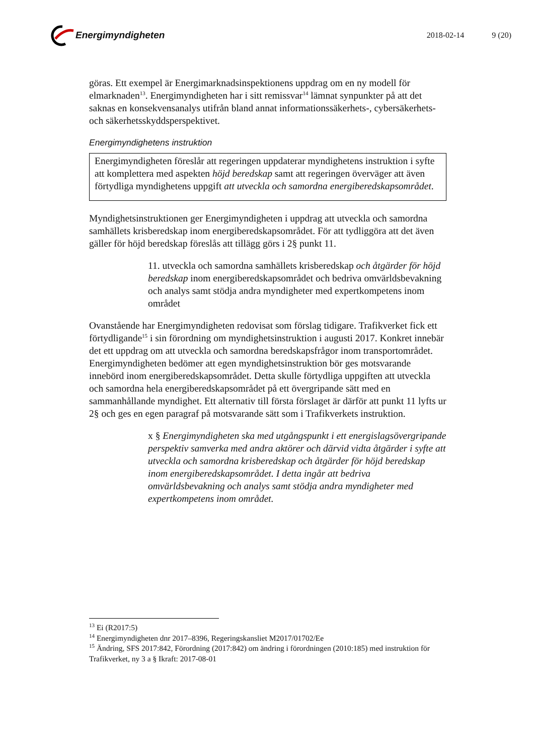Energimyndigheten
2018-02-14 9 (20)
göras. Ett exempel är Energimarknadsinspektionens uppdrag om en ny modell för elmarknaden<sup>13</sup>. Energimyndigheten har i sitt remissvar<sup>14</sup> lämnat synpunkter på att det saknas en konsekvensanalys utifrån bland annat informationssäkerhets-, cybersäkerhets- och säkerhetsskyddsperspektivet.
Energimyndighetens instruktion
Energimyndigheten föreslår att regeringen uppdaterar myndighetens instruktion i syfte att komplettera med aspekten höjd beredskap samt att regeringen överväger att även förtydliga myndighetens uppgift att utveckla och samordna energiberedskapsområdet.
Myndighetsinstruktionen ger Energimyndigheten i uppdrag att utveckla och samordna samhällets krisberedskap inom energiberedskapsområdet. För att tydliggöra att det även gäller för höjd beredskap föreslås att tillägg görs i 2§ punkt 11.
11. utveckla och samordna samhällets krisberedskap och åtgärder för höjd beredskap inom energiberedskapsområdet och bedriva omvärldsbevakning och analys samt stödja andra myndigheter med expertkompetens inom området
Ovanstående har Energimyndigheten redovisat som förslag tidigare. Trafikverket fick ett förtydligande<sup>15</sup> i sin förordning om myndighetsinstruktion i augusti 2017. Konkret innebär det ett uppdrag om att utveckla och samordna beredskapsfrågor inom transportområdet. Energimyndigheten bedömer att egen myndighetsinstruktion bör ges motsvarande innebörd inom energiberedskapsområdet. Detta skulle förtydliga uppgiften att utveckla och samordna hela energiberedskapsområdet på ett övergripande sätt med en sammanhållande myndighet. Ett alternativ till första förslaget är därför att punkt 11 lyfts ur 2§ och ges en egen paragraf på motsvarande sätt som i Trafikverkets instruktion.
x § Energimyndigheten ska med utgångspunkt i ett energislagsövergripande perspektiv samverka med andra aktörer och därvid vidta åtgärder i syfte att utveckla och samordna krisberedskap och åtgärder för höjd beredskap inom energiberedskapsområdet. I detta ingår att bedriva omvärldsbevakning och analys samt stödja andra myndigheter med expertkompetens inom området.
<sup>13</sup> Ei (R2017:5)
<sup>14</sup> Energimyndigheten dnr 2017–8396, Regeringskansliet M2017/01702/Ee
<sup>15</sup> Ändring, SFS 2017:842, Förordning (2017:842) om ändring i förordningen (2010:185) med instruktion för Trafikverket, ny 3 a § Ikraft: 2017-08-01